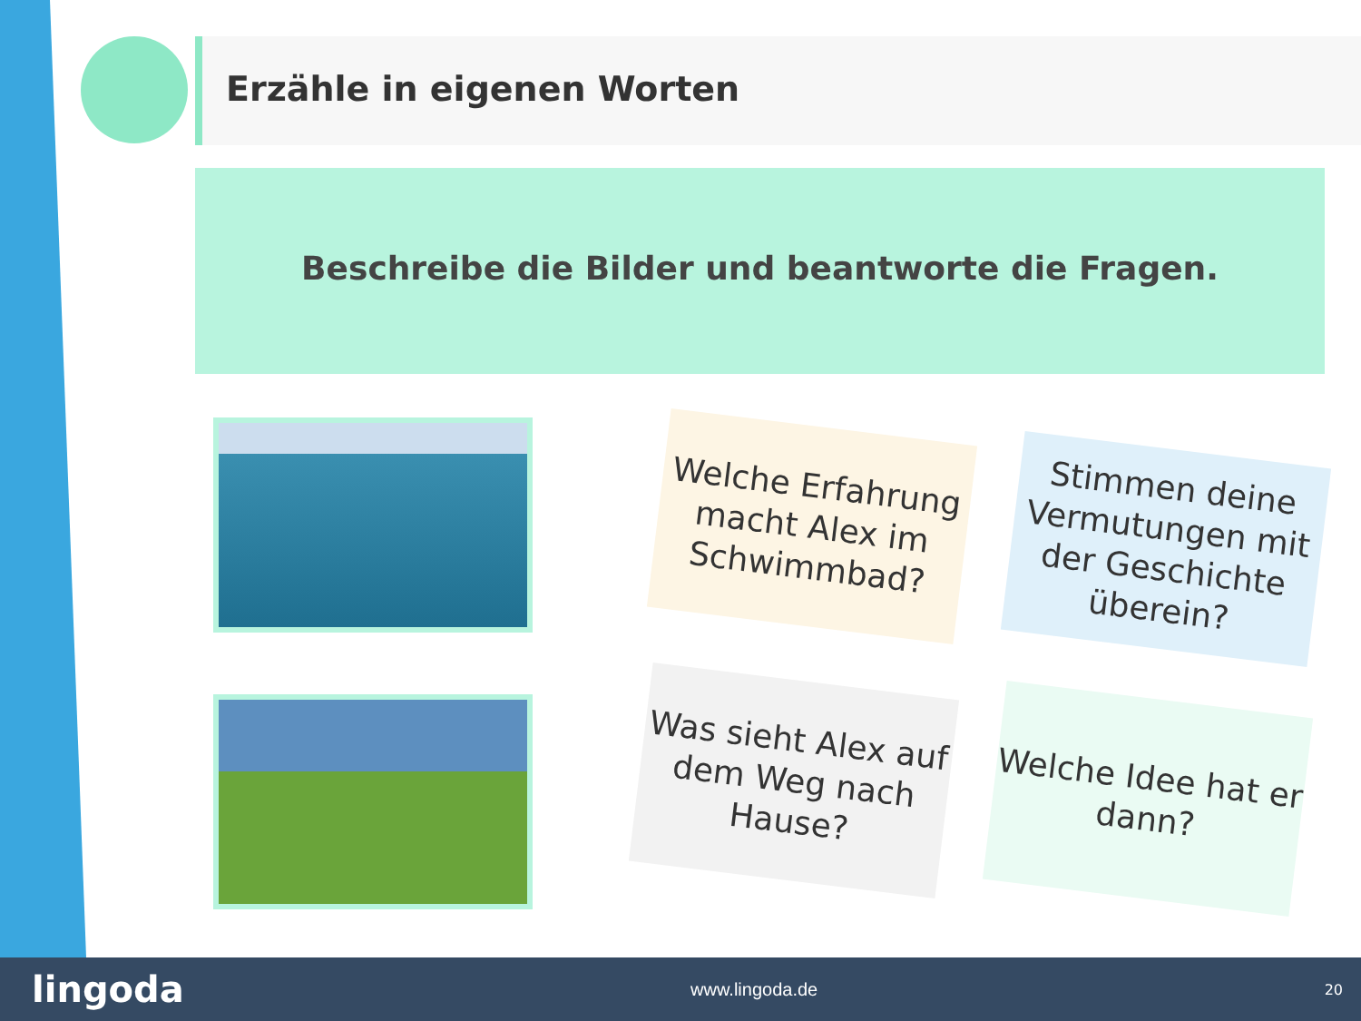Erzähle in eigenen Worten
Beschreibe die Bilder und beantworte die Fragen.
Welche Erfahrung macht Alex im Schwimmbad?
Stimmen deine Vermutungen mit der Geschichte überein?
Was sieht Alex auf dem Weg nach Hause?
Welche Idee hat er dann?
lingoda www.lingoda.de 20